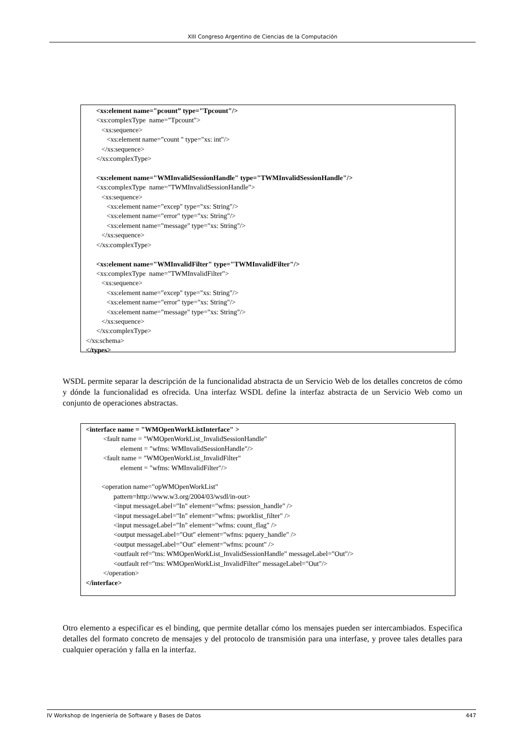XIII Congreso Argentino de Ciencias de la Computación
<xs:element name="pcount” type="Tpcount"/>
<xs:complexType name="Tpcount">
<xs:sequence>
<xs:element name="count " type="xs: int"/>
</xs:sequence>
</xs:complexType>
<xs:element name="WMInvalidSessionHandle" type="TWMInvalidSessionHandle"/>
<xs:complexType name="TWMInvalidSessionHandle">
<xs:sequence>
<xs:element name="excep" type="xs: String"/>
<xs:element name="error" type="xs: String"/>
<xs:element name="message" type="xs: String"/>
</xs:sequence>
</xs:complexType>
<xs:element name="WMInvalidFilter" type="TWMInvalidFilter"/>
<xs:complexType name="TWMInvalidFilter">
<xs:sequence>
<xs:element name="excep" type="xs: String"/>
<xs:element name="error" type="xs: String"/>
<xs:element name="message" type="xs: String"/>
</xs:sequence>
</xs:complexType>
</xs:schema>
</types>
WSDL permite separar la descripción de la funcionalidad abstracta de un Servicio Web de los detalles concretos de cómo y dónde la funcionalidad es ofrecida. Una interfaz WSDL define la interfaz abstracta de un Servicio Web como un conjunto de operaciones abstractas.
<interface name = "WMOpenWorkListInterface" >
<fault name = "WMOpenWorkList_InvalidSessionHandle"
element = "wfms: WMInvalidSessionHandle"/>
<fault name = "WMOpenWorkList_InvalidFilter"
element = "wfms: WMInvalidFilter"/>
<operation name="opWMOpenWorkList"
pattern=http://www.w3.org/2004/03/wsdl/in-out>
<input messageLabel="In" element="wfms: psession_handle" />
<input messageLabel="In" element="wfms: pworklist_filter" />
<input messageLabel="In" element="wfms: count_flag" />
<output messageLabel="Out" element="wfms: pquery_handle" />
<output messageLabel="Out" element="wfms: pcount" />
<outfault ref="tns: WMOpenWorkList_InvalidSessionHandle" messageLabel="Out"/>
<outfault ref="tns: WMOpenWorkList_InvalidFilter" messageLabel="Out"/>
</operation>
</interface>
Otro elemento a especificar es el binding, que permite detallar cómo los mensajes pueden ser intercambiados. Especifica detalles del formato concreto de mensajes y del protocolo de transmisión para una interfase, y provee tales detalles para cualquier operación y falla en la interfaz.
IV Workshop de Ingeniería de Software y Bases de Datos 447